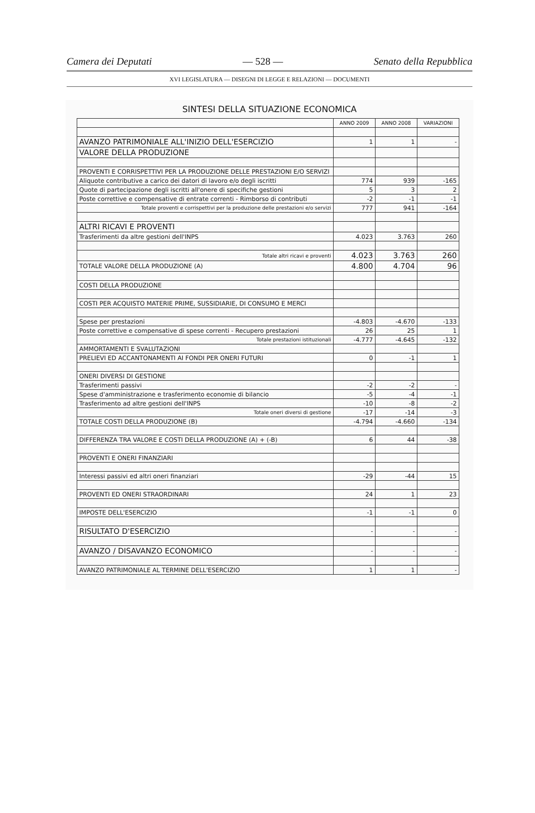Camera dei Deputati — 528 — Senato della Repubblica
XVI LEGISLATURA — DISEGNI DI LEGGE E RELAZIONI — DOCUMENTI
SINTESI DELLA SITUAZIONE ECONOMICA
| | ANNO 2009 | ANNO 2008 | VARIAZIONI |
| AVANZO PATRIMONIALE ALL'INIZIO DELL'ESERCIZIO | 1 | 1 | - |
| VALORE DELLA PRODUZIONE | | | |
| PROVENTI E CORRISPETTIVI PER LA PRODUZIONE DELLE PRESTAZIONI E/O SERVIZI | | | |
| Aliquote contributive a carico dei datori di lavoro e/o degli iscritti | 774 | 939 | -165 |
| Quote di partecipazione degli iscritti all'onere di specifiche gestioni | 5 | 3 | 2 |
| Poste correttive e compensative di entrate correnti - Rimborso di contributi | -2 | -1 | -1 |
| Totale proventi e corrispettivi per la produzione delle prestazioni e/o servizi | 777 | 941 | -164 |
| ALTRI RICAVI E PROVENTI | | | |
| Trasferimenti da altre gestioni dell'INPS | 4.023 | 3.763 | 260 |
| Totale altri ricavi e proventi | 4.023 | 3.763 | 260 |
| TOTALE VALORE DELLA PRODUZIONE (A) | 4.800 | 4.704 | 96 |
| COSTI DELLA PRODUZIONE | | | |
| COSTI PER ACQUISTO MATERIE PRIME, SUSSIDIARIE, DI CONSUMO E MERCI | | | |
| Spese per prestazioni | -4.803 | -4.670 | -133 |
| Poste correttive e compensative di spese correnti - Recupero prestazioni | 26 | 25 | 1 |
| Totale prestazioni istituzionali | -4.777 | -4.645 | -132 |
| AMMORTAMENTI E SVALUTAZIONI | | | |
| PRELIEVI ED ACCANTONAMENTI AI FONDI PER ONERI FUTURI | 0 | -1 | 1 |
| ONERI DIVERSI DI GESTIONE | | | |
| Trasferimenti passivi | -2 | -2 | - |
| Spese d'amministrazione e trasferimento economie di bilancio | -5 | -4 | -1 |
| Trasferimento ad altre gestioni dell'INPS | -10 | -8 | -2 |
| Totale oneri diversi di gestione | -17 | -14 | -3 |
| TOTALE COSTI DELLA PRODUZIONE (B) | -4.794 | -4.660 | -134 |
| DIFFERENZA TRA VALORE E COSTI DELLA PRODUZIONE (A) + (-B) | 6 | 44 | -38 |
| PROVENTI E ONERI FINANZIARI | | | |
| Interessi passivi ed altri oneri finanziari | -29 | -44 | 15 |
| PROVENTI ED ONERI STRAORDINARI | 24 | 1 | 23 |
| IMPOSTE DELL'ESERCIZIO | -1 | -1 | 0 |
| RISULTATO D'ESERCIZIO | - | - | - |
| AVANZO / DISAVANZO ECONOMICO | - | - | - |
| AVANZO PATRIMONIALE AL TERMINE DELL'ESERCIZIO | 1 | 1 | - |